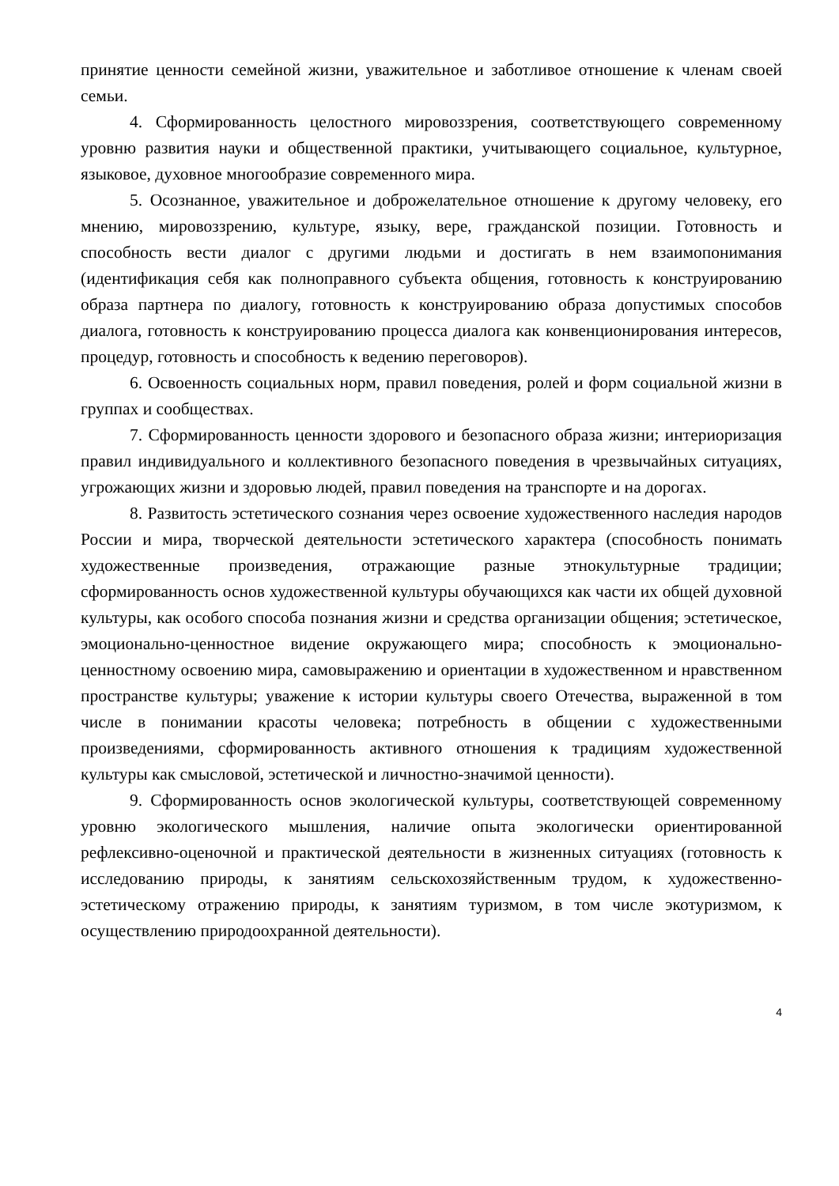принятие ценности семейной жизни, уважительное и заботливое отношение к членам своей семьи.
4. Сформированность целостного мировоззрения, соответствующего современному уровню развития науки и общественной практики, учитывающего социальное, культурное, языковое, духовное многообразие современного мира.
5. Осознанное, уважительное и доброжелательное отношение к другому человеку, его мнению, мировоззрению, культуре, языку, вере, гражданской позиции. Готовность и способность вести диалог с другими людьми и достигать в нем взаимопонимания (идентификация себя как полноправного субъекта общения, готовность к конструированию образа партнера по диалогу, готовность к конструированию образа допустимых способов диалога, готовность к конструированию процесса диалога как конвенционирования интересов, процедур, готовность и способность к ведению переговоров).
6. Освоенность социальных норм, правил поведения, ролей и форм социальной жизни в группах и сообществах.
7. Сформированность ценности здорового и безопасного образа жизни; интериоризация правил индивидуального и коллективного безопасного поведения в чрезвычайных ситуациях, угрожающих жизни и здоровью людей, правил поведения на транспорте и на дорогах.
8. Развитость эстетического сознания через освоение художественного наследия народов России и мира, творческой деятельности эстетического характера (способность понимать художественные произведения, отражающие разные этнокультурные традиции; сформированность основ художественной культуры обучающихся как части их общей духовной культуры, как особого способа познания жизни и средства организации общения; эстетическое, эмоционально-ценностное видение окружающего мира; способность к эмоционально-ценностному освоению мира, самовыражению и ориентации в художественном и нравственном пространстве культуры; уважение к истории культуры своего Отечества, выраженной в том числе в понимании красоты человека; потребность в общении с художественными произведениями, сформированность активного отношения к традициям художественной культуры как смысловой, эстетической и личностно-значимой ценности).
9. Сформированность основ экологической культуры, соответствующей современному уровню экологического мышления, наличие опыта экологически ориентированной рефлексивно-оценочной и практической деятельности в жизненных ситуациях (готовность к исследованию природы, к занятиям сельскохозяйственным трудом, к художественно-эстетическому отражению природы, к занятиям туризмом, в том числе экотуризмом, к осуществлению природоохранной деятельности).
4